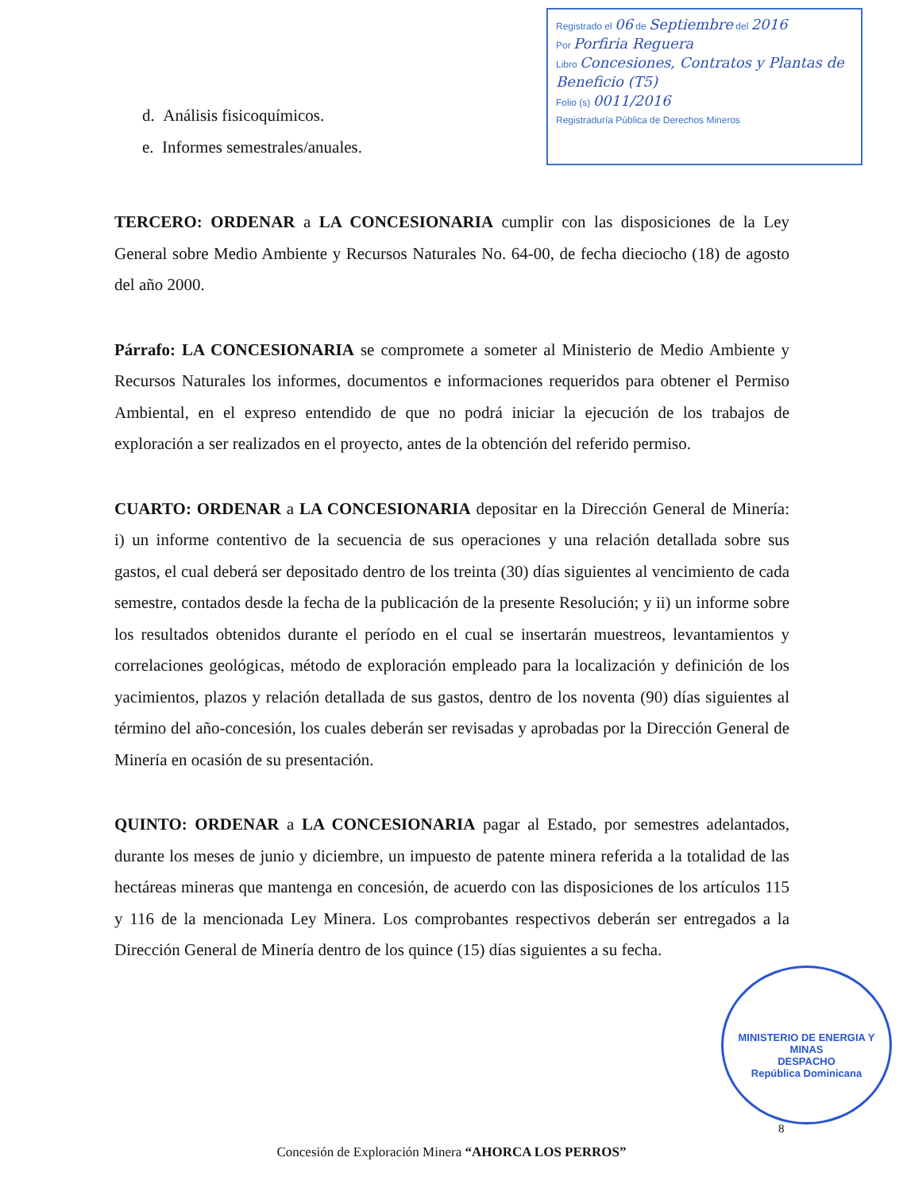Registrado el 06 de Septiembre del 2016
Por Porfiria Reguera
Libro Concesiones, Contratos y Plantas de Beneficio (T5)
Folio (s) 0011/2016
Registraduría Pública de Derechos Mineros
d. Análisis fisicoquímicos.
e. Informes semestrales/anuales.
TERCERO: ORDENAR a LA CONCESIONARIA cumplir con las disposiciones de la Ley General sobre Medio Ambiente y Recursos Naturales No. 64-00, de fecha dieciocho (18) de agosto del año 2000.
Párrafo: LA CONCESIONARIA se compromete a someter al Ministerio de Medio Ambiente y Recursos Naturales los informes, documentos e informaciones requeridos para obtener el Permiso Ambiental, en el expreso entendido de que no podrá iniciar la ejecución de los trabajos de exploración a ser realizados en el proyecto, antes de la obtención del referido permiso.
CUARTO: ORDENAR a LA CONCESIONARIA depositar en la Dirección General de Minería: i) un informe contentivo de la secuencia de sus operaciones y una relación detallada sobre sus gastos, el cual deberá ser depositado dentro de los treinta (30) días siguientes al vencimiento de cada semestre, contados desde la fecha de la publicación de la presente Resolución; y ii) un informe sobre los resultados obtenidos durante el período en el cual se insertarán muestreos, levantamientos y correlaciones geológicas, método de exploración empleado para la localización y definición de los yacimientos, plazos y relación detallada de sus gastos, dentro de los noventa (90) días siguientes al término del año-concesión, los cuales deberán ser revisadas y aprobadas por la Dirección General de Minería en ocasión de su presentación.
QUINTO: ORDENAR a LA CONCESIONARIA pagar al Estado, por semestres adelantados, durante los meses de junio y diciembre, un impuesto de patente minera referida a la totalidad de las hectáreas mineras que mantenga en concesión, de acuerdo con las disposiciones de los artículos 115 y 116 de la mencionada Ley Minera. Los comprobantes respectivos deberán ser entregados a la Dirección General de Minería dentro de los quince (15) días siguientes a su fecha.
MINISTERIO DE ENERGIA Y MINAS
DESPACHO
República Dominicana
8
Concesión de Exploración Minera “AHORCA LOS PERROS”